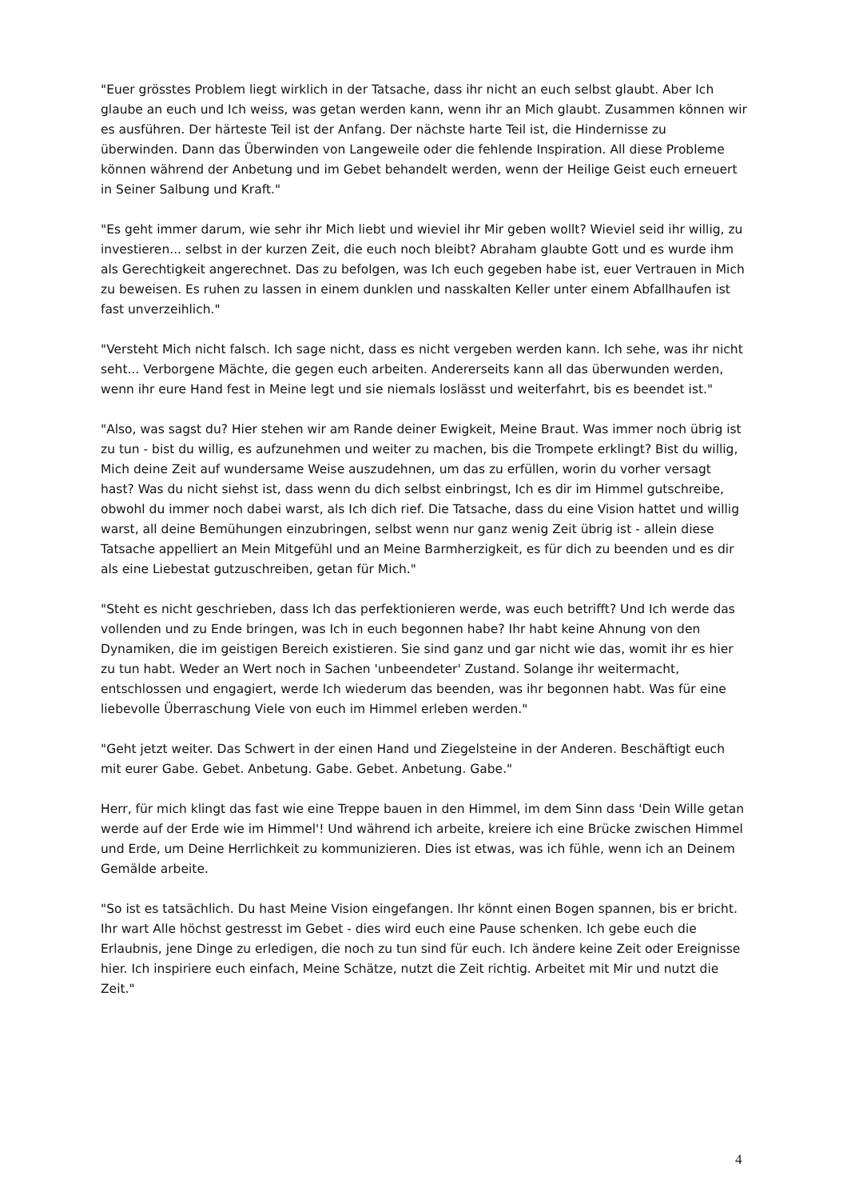"Euer grösstes Problem liegt wirklich in der Tatsache, dass ihr nicht an euch selbst glaubt. Aber Ich glaube an euch und Ich weiss, was getan werden kann, wenn ihr an Mich glaubt. Zusammen können wir es ausführen. Der härteste Teil ist der Anfang. Der nächste harte Teil ist, die Hindernisse zu überwinden. Dann das Überwinden von Langeweile oder die fehlende Inspiration. All diese Probleme können während der Anbetung und im Gebet behandelt werden, wenn der Heilige Geist euch erneuert in Seiner Salbung und Kraft."
"Es geht immer darum, wie sehr ihr Mich liebt und wieviel ihr Mir geben wollt? Wieviel seid ihr willig, zu investieren... selbst in der kurzen Zeit, die euch noch bleibt? Abraham glaubte Gott und es wurde ihm als Gerechtigkeit angerechnet. Das zu befolgen, was Ich euch gegeben habe ist, euer Vertrauen in Mich zu beweisen. Es ruhen zu lassen in einem dunklen und nasskalten Keller unter einem Abfallhaufen ist fast unverzeihlich."
"Versteht Mich nicht falsch. Ich sage nicht, dass es nicht vergeben werden kann. Ich sehe, was ihr nicht seht... Verborgene Mächte, die gegen euch arbeiten. Andererseits kann all das überwunden werden, wenn ihr eure Hand fest in Meine legt und sie niemals loslässt und weiterfahrt, bis es beendet ist."
"Also, was sagst du? Hier stehen wir am Rande deiner Ewigkeit, Meine Braut. Was immer noch übrig ist zu tun - bist du willig, es aufzunehmen und weiter zu machen, bis die Trompete erklingt? Bist du willig, Mich deine Zeit auf wundersame Weise auszudehnen, um das zu erfüllen, worin du vorher versagt hast? Was du nicht siehst ist, dass wenn du dich selbst einbringst, Ich es dir im Himmel gutschreibe, obwohl du immer noch dabei warst, als Ich dich rief. Die Tatsache, dass du eine Vision hattet und willig warst, all deine Bemühungen einzubringen, selbst wenn nur ganz wenig Zeit übrig ist - allein diese Tatsache appelliert an Mein Mitgefühl und an Meine Barmherzigkeit, es für dich zu beenden und es dir als eine Liebestat gutzuschreiben, getan für Mich."
"Steht es nicht geschrieben, dass Ich das perfektionieren werde, was euch betrifft? Und Ich werde das vollenden und zu Ende bringen, was Ich in euch begonnen habe? Ihr habt keine Ahnung von den Dynamiken, die im geistigen Bereich existieren. Sie sind ganz und gar nicht wie das, womit ihr es hier zu tun habt. Weder an Wert noch in Sachen 'unbeendeter' Zustand. Solange ihr weitermacht, entschlossen und engagiert, werde Ich wiederum das beenden, was ihr begonnen habt. Was für eine liebevolle Überraschung Viele von euch im Himmel erleben werden."
"Geht jetzt weiter. Das Schwert in der einen Hand und Ziegelsteine in der Anderen. Beschäftigt euch mit eurer Gabe. Gebet. Anbetung. Gabe. Gebet. Anbetung. Gabe."
Herr, für mich klingt das fast wie eine Treppe bauen in den Himmel, im dem Sinn dass 'Dein Wille getan werde auf der Erde wie im Himmel'! Und während ich arbeite, kreiere ich eine Brücke zwischen Himmel und Erde, um Deine Herrlichkeit zu kommunizieren. Dies ist etwas, was ich fühle, wenn ich an Deinem Gemälde arbeite.
"So ist es tatsächlich. Du hast Meine Vision eingefangen. Ihr könnt einen Bogen spannen, bis er bricht. Ihr wart Alle höchst gestresst im Gebet - dies wird euch eine Pause schenken. Ich gebe euch die Erlaubnis, jene Dinge zu erledigen, die noch zu tun sind für euch. Ich ändere keine Zeit oder Ereignisse hier. Ich inspiriere euch einfach, Meine Schätze, nutzt die Zeit richtig. Arbeitet mit Mir und nutzt die Zeit."
4